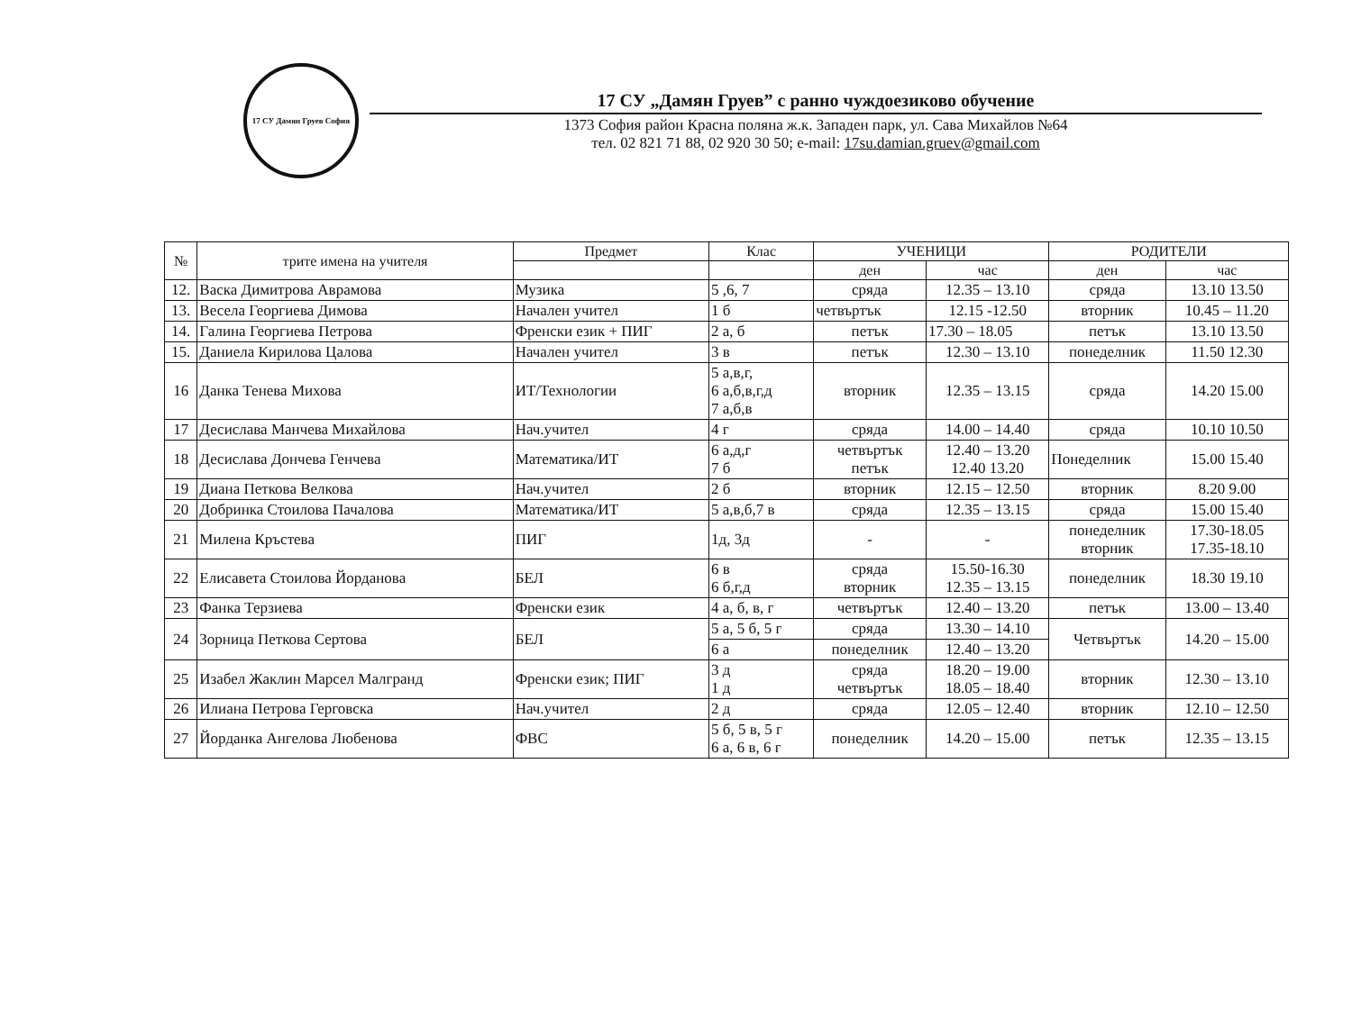17 СУ Дамян Груев София
17 СУ „Дамян Груев” с ранно чуждоезиково обучение
1373 София район Красна поляна ж.к. Западен парк, ул. Сава Михайлов №64
тел. 02 821 71 88, 02 920 30 50; e-mail: 17su.damian.gruev@gmail.com
| № | трите имена на учителя | Предмет | Клас | УЧЕНИЦИ | | РОДИТЕЛИ | |
| --- | --- | --- | --- | --- | --- | --- | --- |
| | | | | ден | час | ден | час |
| 12. | Васка Димитрова Аврамова | Музика | 5 ,6, 7 | сряда | 12.35 – 13.10 | сряда | 13.10 13.50 |
| 13. | Весела Георгиева Димова | Начален учител | 1 б | четвъртък | 12.15 -12.50 | вторник | 10.45 – 11.20 |
| 14. | Галина Георгиева Петрова | Френски език + ПИГ | 2 а, б | петък | 17.30 – 18.05 | петък | 13.10 13.50 |
| 15. | Даниела Кирилова Цалова | Начален учител | 3 в | петък | 12.30 – 13.10 | понеделник | 11.50 12.30 |
| 16 | Данка Тенева Михова | ИТ/Технологии | 5 а,в,г, 6 а,б,в,г,д 7 а,б,в | вторник | 12.35 – 13.15 | сряда | 14.20 15.00 |
| 17 | Десислава Манчева Михайлова | Нач.учител | 4 г | сряда | 14.00 – 14.40 | сряда | 10.10 10.50 |
| 18 | Десислава Дончева Генчева | Математика/ИТ | 6 а,д,г 7 б | четвъртък петък | 12.40 – 13.20 12.40 13.20 | Понеделник | 15.00 15.40 |
| 19 | Диана Петкова Велкова | Нач.учител | 2 б | вторник | 12.15 – 12.50 | вторник | 8.20 9.00 |
| 20 | Добринка Стоилова Пачалова | Математика/ИТ | 5 а,в,б,7 в | сряда | 12.35 – 13.15 | сряда | 15.00 15.40 |
| 21 | Милена Кръстева | ПИГ | 1д, 3д | - | - | понеделник вторник | 17.30-18.05 17.35-18.10 |
| 22 | Елисавета Стоилова Йорданова | БЕЛ | 6 в 6 б,г,д | сряда вторник | 15.50-16.30 12.35 – 13.15 | понеделник | 18.30 19.10 |
| 23 | Фанка Терзиева | Френски език | 4 а, б, в, г | четвъртък | 12.40 – 13.20 | петък | 13.00 – 13.40 |
| 24 | Зорница Петкова Сертова | БЕЛ | 5 а, 5 б, 5 г | сряда | 13.30 – 14.10 | Четвъртък | 14.20 – 15.00 |
| | | | 6 а | понеделник | 12.40 – 13.20 | | |
| 25 | Изабел Жаклин Марсел Малгранд | Френски език; ПИГ | 3 д 1 д | сряда четвъртък | 18.20 – 19.00 18.05 – 18.40 | вторник | 12.30 – 13.10 |
| 26 | Илиана Петрова Герговска | Нач.учител | 2 д | сряда | 12.05 – 12.40 | вторник | 12.10 – 12.50 |
| 27 | Йорданка Ангелова Любенова | ФВС | 5 б, 5 в, 5 г 6 а, 6 в, 6 г | понеделник | 14.20 – 15.00 | петък | 12.35 – 13.15 |